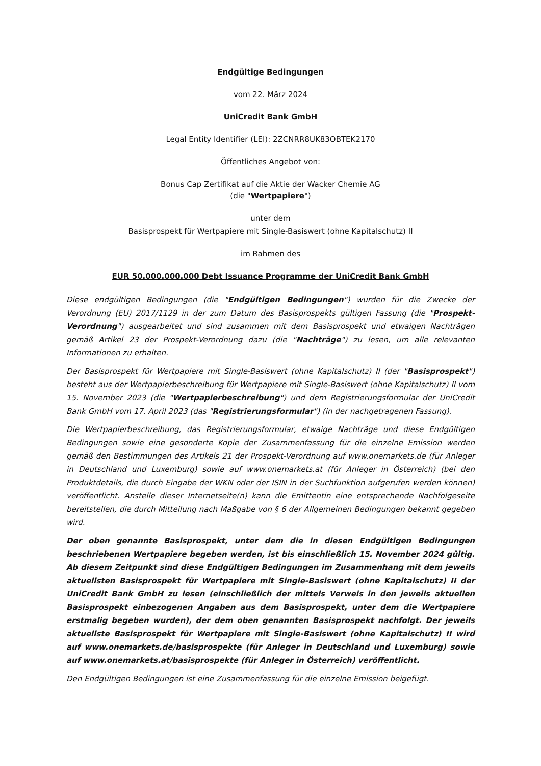Endgültige Bedingungen
vom 22. März 2024
UniCredit Bank GmbH
Legal Entity Identifier (LEI): 2ZCNRR8UK83OBTEK2170
Öffentliches Angebot von:
Bonus Cap Zertifikat auf die Aktie der Wacker Chemie AG
(die "Wertpapiere")
unter dem
Basisprospekt für Wertpapiere mit Single-Basiswert (ohne Kapitalschutz) II
im Rahmen des
EUR 50.000.000.000 Debt Issuance Programme der UniCredit Bank GmbH
Diese endgültigen Bedingungen (die "Endgültigen Bedingungen") wurden für die Zwecke der Verordnung (EU) 2017/1129 in der zum Datum des Basisprospekts gültigen Fassung (die "Prospekt-Verordnung") ausgearbeitet und sind zusammen mit dem Basisprospekt und etwaigen Nachträgen gemäß Artikel 23 der Prospekt-Verordnung dazu (die "Nachträge") zu lesen, um alle relevanten Informationen zu erhalten.
Der Basisprospekt für Wertpapiere mit Single-Basiswert (ohne Kapitalschutz) II (der "Basisprospekt") besteht aus der Wertpapierbeschreibung für Wertpapiere mit Single-Basiswert (ohne Kapitalschutz) II vom 15. November 2023 (die "Wertpapierbeschreibung") und dem Registrierungsformular der UniCredit Bank GmbH vom 17. April 2023 (das "Registrierungsformular") (in der nachgetragenen Fassung).
Die Wertpapierbeschreibung, das Registrierungsformular, etwaige Nachträge und diese Endgültigen Bedingungen sowie eine gesonderte Kopie der Zusammenfassung für die einzelne Emission werden gemäß den Bestimmungen des Artikels 21 der Prospekt-Verordnung auf www.onemarkets.de (für Anleger in Deutschland und Luxemburg) sowie auf www.onemarkets.at (für Anleger in Österreich) (bei den Produktdetails, die durch Eingabe der WKN oder der ISIN in der Suchfunktion aufgerufen werden können) veröffentlicht. Anstelle dieser Internetseite(n) kann die Emittentin eine entsprechende Nachfolgeseite bereitstellen, die durch Mitteilung nach Maßgabe von § 6 der Allgemeinen Bedingungen bekannt gegeben wird.
Der oben genannte Basisprospekt, unter dem die in diesen Endgültigen Bedingungen beschriebenen Wertpapiere begeben werden, ist bis einschließlich 15. November 2024 gültig. Ab diesem Zeitpunkt sind diese Endgültigen Bedingungen im Zusammenhang mit dem jeweils aktuellsten Basisprospekt für Wertpapiere mit Single-Basiswert (ohne Kapitalschutz) II der UniCredit Bank GmbH zu lesen (einschließlich der mittels Verweis in den jeweils aktuellen Basisprospekt einbezogenen Angaben aus dem Basisprospekt, unter dem die Wertpapiere erstmalig begeben wurden), der dem oben genannten Basisprospekt nachfolgt. Der jeweils aktuellste Basisprospekt für Wertpapiere mit Single-Basiswert (ohne Kapitalschutz) II wird auf www.onemarkets.de/basisprospekte (für Anleger in Deutschland und Luxemburg) sowie auf www.onemarkets.at/basisprospekte (für Anleger in Österreich) veröffentlicht.
Den Endgültigen Bedingungen ist eine Zusammenfassung für die einzelne Emission beigefügt.